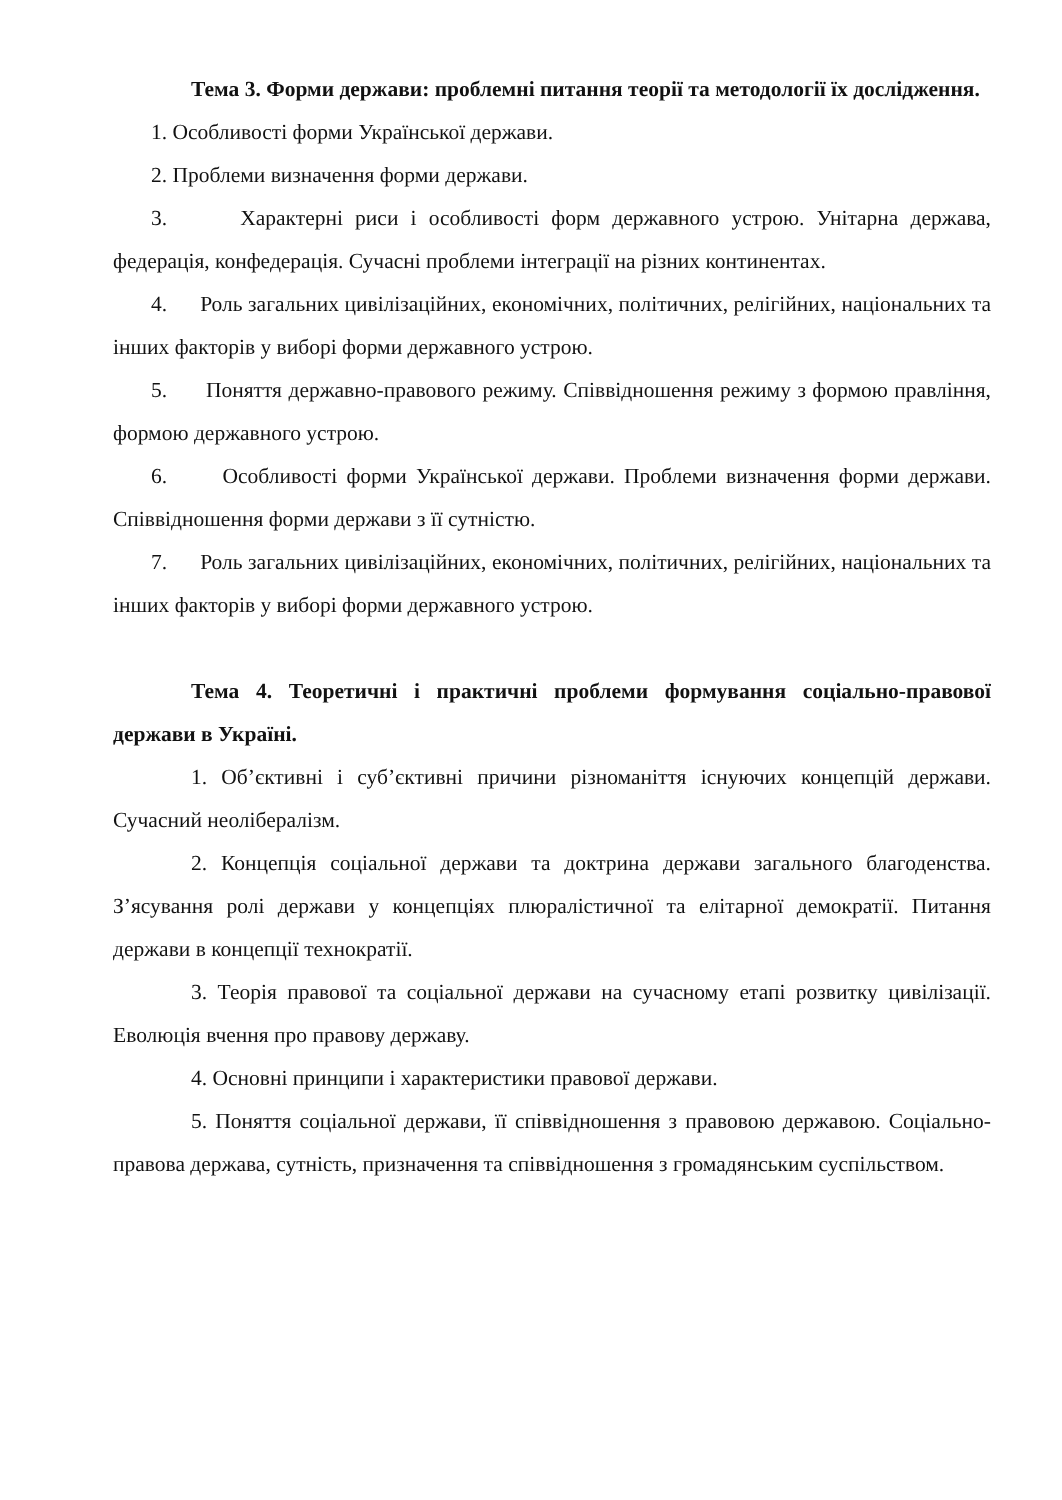Тема 3. Форми держави: проблемні питання теорії та методології їх дослідження.
1. Особливості форми Української держави.
2. Проблеми визначення форми держави.
3. Характерні риси і особливості форм державного устрою. Унітарна держава, федерація, конфедерація. Сучасні проблеми інтеграції на різних континентах.
4. Роль загальних цивілізаційних, економічних, політичних, релігійних, національних та інших факторів у виборі форми державного устрою.
5. Поняття державно-правового режиму. Співвідношення режиму з формою правління, формою державного устрою.
6. Особливості форми Української держави. Проблеми визначення форми держави. Співвідношення форми держави з її сутністю.
7. Роль загальних цивілізаційних, економічних, політичних, релігійних, національних та інших факторів у виборі форми державного устрою.
Тема 4. Теоретичні і практичні проблеми формування соціально-правової держави в Україні.
1. Об’єктивні і суб’єктивні причини різноманіття існуючих концепцій держави. Сучасний неолібералізм.
2. Концепція соціальної держави та доктрина держави загального благоденства. З’ясування ролі держави у концепціях плюралістичної та елітарної демократії. Питання держави в концепції технократії.
3. Теорія правової та соціальної держави на сучасному етапі розвитку цивілізації. Еволюція вчення про правову державу.
4. Основні принципи і характеристики правової держави.
5. Поняття соціальної держави, її співвідношення з правовою державою. Соціально-правова держава, сутність, призначення та співвідношення з громадянським суспільством.